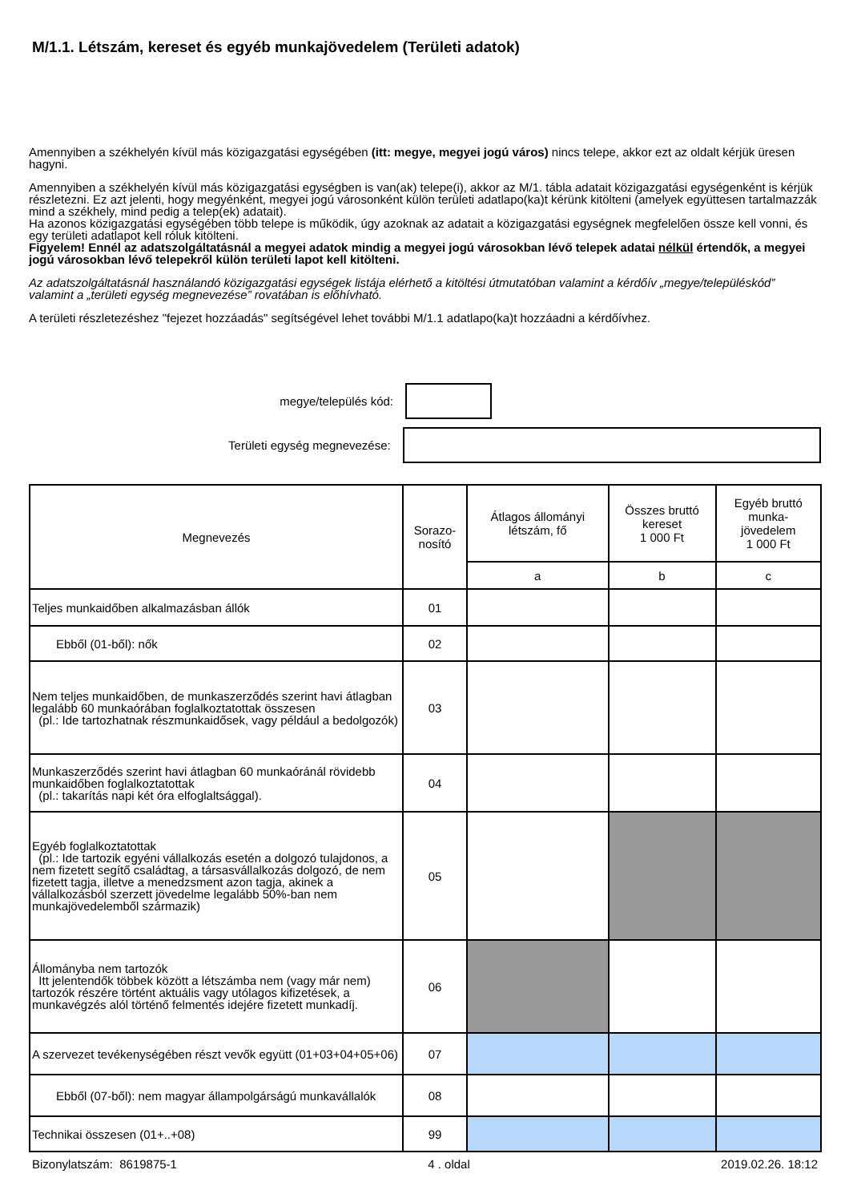M/1.1. Létszám, kereset és egyéb munkajövedelem (Területi adatok)
Amennyiben a székhelyén kívül más közigazgatási egységében (itt: megye, megyei jogú város) nincs telepe, akkor ezt az oldalt kérjük üresen hagyni.
Amennyiben a székhelyén kívül más közigazgatási egységben is van(ak) telepe(i), akkor az M/1. tábla adatait közigazgatási egységenként is kérjük részletezni. Ez azt jelenti, hogy megyénként, megyei jogú városonként külön területi adatlapo(ka)t kérünk kitölteni (amelyek együttesen tartalmazzák mind a székhely, mind pedig a telep(ek) adatait).
Ha azonos közigazgatási egységében több telepe is működik, úgy azoknak az adatait a közigazgatási egységnek megfelelően össze kell vonni, és egy területi adatlapot kell róluk kitölteni.
Figyelem! Ennél az adatszolgáltatásnál a megyei adatok mindig a megyei jogú városokban lévő telepek adatai nélkül értendők, a megyei jogú városokban lévő telepekről külön területi lapot kell kitölteni.
Az adatszolgáltatásnál használandó közigazgatási egységek listája elérhető a kitöltési útmutatóban valamint a kérdőív „megye/településkód” valamint a „területi egység megnevezése” rovatában is előhívható.
A területi részletezéshez "fejezet hozzáadás" segítségével lehet további M/1.1 adatlapo(ka)t hozzáadni a kérdőívhez.
megye/település kód:
Területi egység megnevezése:
| Megnevezés | Sorazo- nosító | Átlagos állományi létszám, fő | Összes bruttó kereset 1 000 Ft | Egyéb bruttó munka- jövedelem 1 000 Ft |
| --- | --- | --- | --- | --- |
| | | a | b | c |
| Teljes munkaidőben alkalmazásban állók | 01 | | | |
| Ebből (01-ből): nők | 02 | | | |
| Nem teljes munkaidőben, de munkaszerződés szerint havi átlagban legalább 60 munkaórában foglalkoztatottak összesen (pl.: Ide tartozhatnak részmunkaidősek, vagy például a bedolgozók) | 03 | | | |
| Munkaszerződés szerint havi átlagban 60 munkaóránál rövidebb munkaidőben foglalkoztatottak (pl.: takarítás napi két óra elfoglaltsággal). | 04 | | | |
| Egyéb foglalkoztatottak (pl.: Ide tartozik egyéni vállalkozás esetén a dolgozó tulajdonos, a nem fizetett segítő családtag, a társasvállalkozás dolgozó, de nem fizetett tagja, illetve a menedzsment azon tagja, akinek a vállalkozásból szerzett jövedelme legalább 50%-ban nem munkajövedelemből származik) | 05 | | | |
| Állományba nem tartozók Itt jelentendők többek között a létszámba nem (vagy már nem) tartozók részére történt aktuális vagy utólagos kifizetések, a munkavégzés alól történő felmentés idejére fizetett munkadíj. | 06 | | | |
| A szervezet tevékenységében részt vevők együtt (01+03+04+05+06) | 07 | | | |
| Ebből (07-ből): nem magyar állampolgárságú munkavállalók | 08 | | | |
| Technikai összesen (01+..+08) | 99 | | | |
Bizonylatszám: 8619875-1 4 . oldal 2019.02.26. 18:12